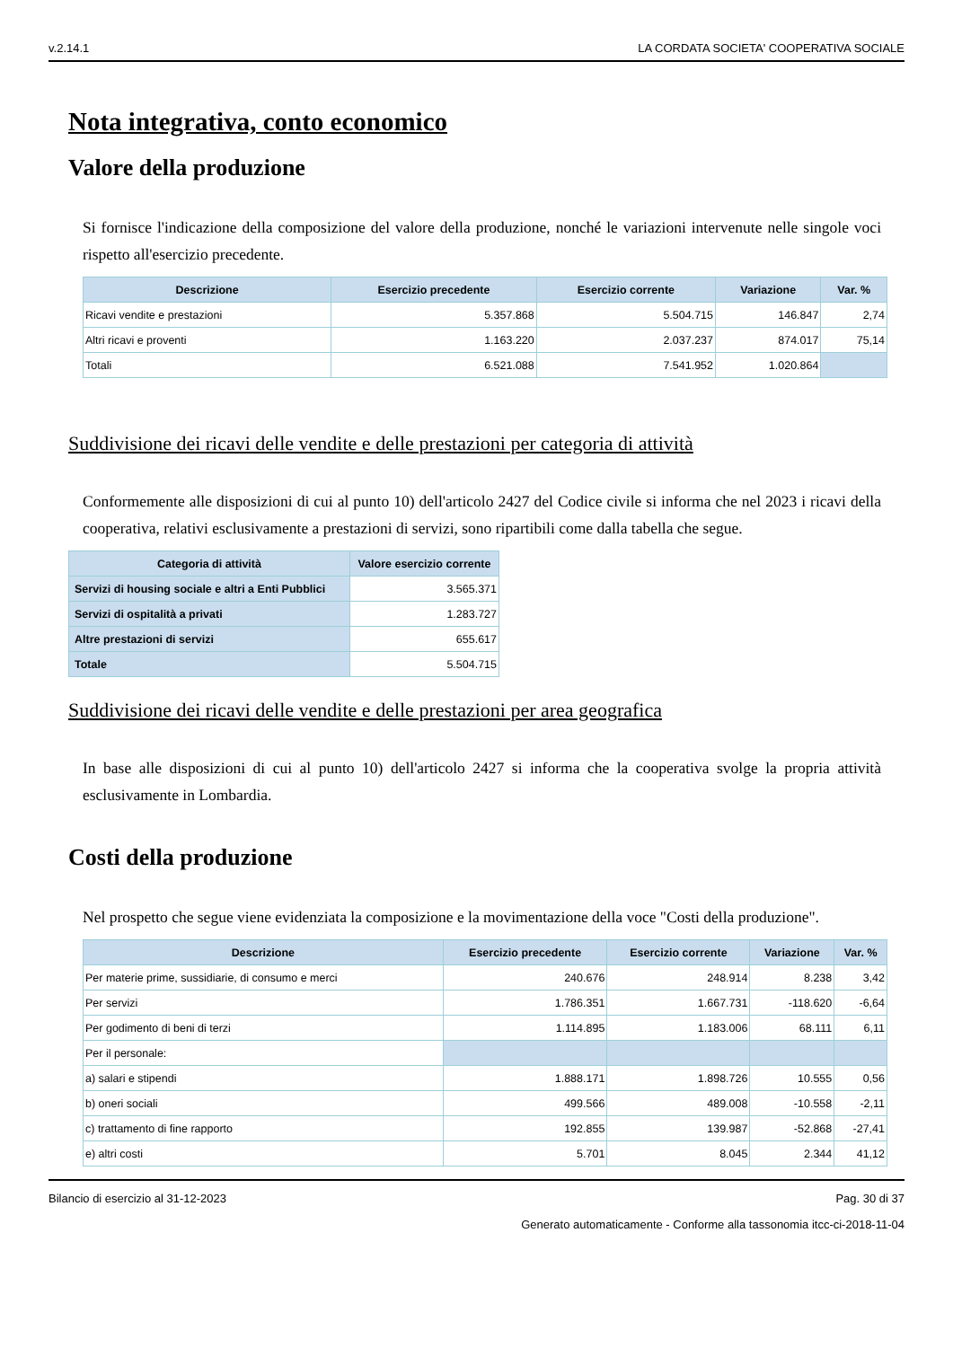v.2.14.1 LA CORDATA SOCIETA' COOPERATIVA SOCIALE
Nota integrativa, conto economico
Valore della produzione
Si fornisce l'indicazione della composizione del valore della produzione, nonché le variazioni intervenute nelle singole voci rispetto all'esercizio precedente.
| Descrizione | Esercizio precedente | Esercizio corrente | Variazione | Var. % |
| --- | --- | --- | --- | --- |
| Ricavi vendite e prestazioni | 5.357.868 | 5.504.715 | 146.847 | 2,74 |
| Altri ricavi e proventi | 1.163.220 | 2.037.237 | 874.017 | 75,14 |
| Totali | 6.521.088 | 7.541.952 | 1.020.864 | |
Suddivisione dei ricavi delle vendite e delle prestazioni per categoria di attività
Conformemente alle disposizioni di cui al punto 10) dell'articolo 2427 del Codice civile si informa che nel 2023 i ricavi della cooperativa, relativi esclusivamente a prestazioni di servizi, sono ripartibili come dalla tabella che segue.
| Categoria di attività | Valore esercizio corrente |
| --- | --- |
| Servizi di housing sociale e altri a Enti Pubblici | 3.565.371 |
| Servizi di ospitalità a privati | 1.283.727 |
| Altre prestazioni di servizi | 655.617 |
| Totale | 5.504.715 |
Suddivisione dei ricavi delle vendite e delle prestazioni per area geografica
In base alle disposizioni di cui al punto 10) dell'articolo 2427 si informa che la cooperativa svolge la propria attività esclusivamente in Lombardia.
Costi della produzione
Nel prospetto che segue viene evidenziata la composizione e la movimentazione della voce "Costi della produzione".
| Descrizione | Esercizio precedente | Esercizio corrente | Variazione | Var. % |
| --- | --- | --- | --- | --- |
| Per materie prime, sussidiarie, di consumo e merci | 240.676 | 248.914 | 8.238 | 3,42 |
| Per servizi | 1.786.351 | 1.667.731 | -118.620 | -6,64 |
| Per godimento di beni di terzi | 1.114.895 | 1.183.006 | 68.111 | 6,11 |
| Per il personale: | | | | |
| a) salari e stipendi | 1.888.171 | 1.898.726 | 10.555 | 0,56 |
| b) oneri sociali | 499.566 | 489.008 | -10.558 | -2,11 |
| c) trattamento di fine rapporto | 192.855 | 139.987 | -52.868 | -27,41 |
| e) altri costi | 5.701 | 8.045 | 2.344 | 41,12 |
Bilancio di esercizio al 31-12-2023 Pag. 30 di 37
Generato automaticamente - Conforme alla tassonomia itcc-ci-2018-11-04